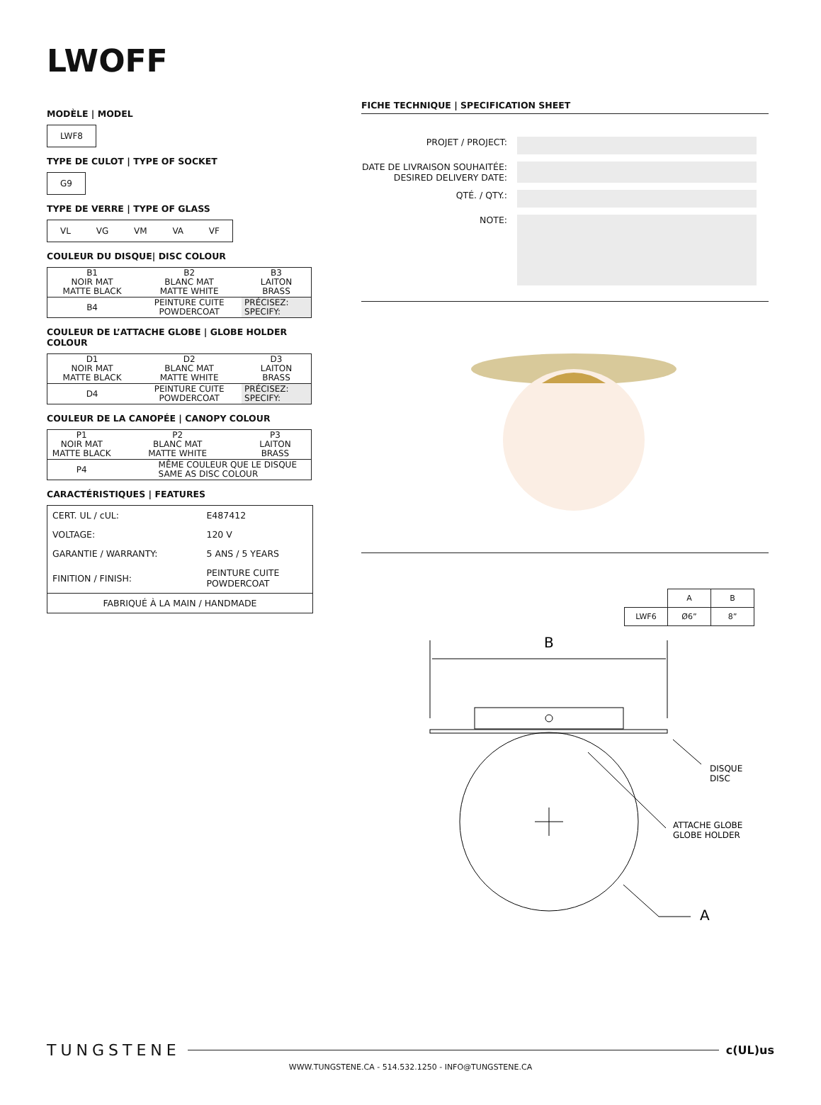LWOFF
MODÈLE | MODEL
LWF8
TYPE DE CULOT | TYPE OF SOCKET
G9
TYPE DE VERRE | TYPE OF GLASS
VL VG VM VA VF
COULEUR DU DISQUE| DISC COLOUR
| B1 NOIR MAT MATTE BLACK | B2 BLANC MAT MATTE WHITE | B3 LAITON BRASS |
| B4 | PEINTURE CUITE POWDERCOAT | PRÉCISEZ: SPECIFY: |
COULEUR DE L’ATTACHE GLOBE | GLOBE HOLDER COLOUR
| D1 NOIR MAT MATTE BLACK | D2 BLANC MAT MATTE WHITE | D3 LAITON BRASS |
| D4 | PEINTURE CUITE POWDERCOAT | PRÉCISEZ: SPECIFY: |
COULEUR DE LA CANOPÉE | CANOPY COLOUR
| P1 NOIR MAT MATTE BLACK | P2 BLANC MAT MATTE WHITE | P3 LAITON BRASS |
| P4 | MÊME COULEUR QUE LE DISQUE SAME AS DISC COLOUR | |
CARACTÉRISTIQUES | FEATURES
| CERT. UL / cUL: | E487412 |
| VOLTAGE: | 120 V |
| GARANTIE / WARRANTY: | 5 ANS / 5 YEARS |
| FINITION / FINISH: | PEINTURE CUITE POWDERCOAT |
| FABRIQUÉ À LA MAIN / HANDMADE | |
FICHE TECHNIQUE | SPECIFICATION SHEET
PROJET / PROJECT:
DATE DE LIVRAISON SOUHAITÉE:
DESIRED DELIVERY DATE:
QTÉ. / QTY.:
NOTE:
| | A | B |
| LWF6 | Ø6” | 8” |
B
DISQUE
DISC
ATTACHE GLOBE
GLOBE HOLDER
A
TUNGSTENE c(UL)us
WWW.TUNGSTENE.CA - 514.532.1250 - INFO@TUNGSTENE.CA